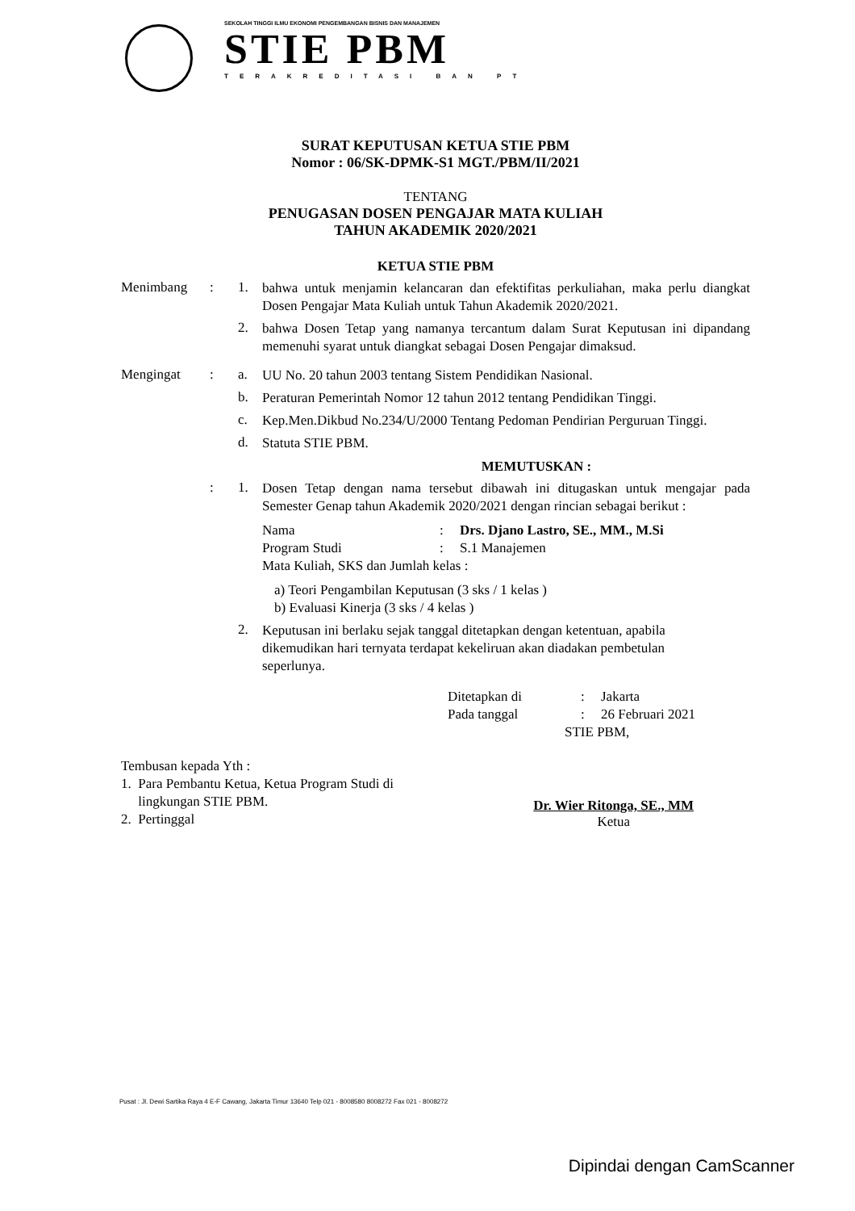SEKOLAH TINGGI ILMU EKONOMI PENGEMBANGAN BISNIS DAN MANAJEMEN
STIE PBM
TERAKREDITASI BAN PT
SURAT KEPUTUSAN KETUA STIE PBM
Nomor : 06/SK-DPMK-S1 MGT./PBM/II/2021
TENTANG
PENUGASAN DOSEN PENGAJAR MATA KULIAH
TAHUN AKADEMIK 2020/2021
KETUA STIE PBM
Menimbang : 1.
bahwa untuk menjamin kelancaran dan efektifitas perkuliahan, maka perlu diangkat Dosen Pengajar Mata Kuliah untuk Tahun Akademik 2020/2021.
2.
bahwa Dosen Tetap yang namanya tercantum dalam Surat Keputusan ini dipandang memenuhi syarat untuk diangkat sebagai Dosen Pengajar dimaksud.
Mengingat : a.
UU No. 20 tahun 2003 tentang Sistem Pendidikan Nasional.
b.
Peraturan Pemerintah Nomor 12 tahun 2012 tentang Pendidikan Tinggi.
c.
Kep.Men.Dikbud No.234/U/2000 Tentang Pedoman Pendirian Perguruan Tinggi.
d.
Statuta STIE PBM.
MEMUTUSKAN :
: 1.
Dosen Tetap dengan nama tersebut dibawah ini ditugaskan untuk mengajar pada Semester Genap tahun Akademik 2020/2021 dengan rincian sebagai berikut :
Nama : Drs. Djano Lastro, SE., MM., M.Si
Program Studi :
S.1 Manajemen
Mata Kuliah, SKS dan Jumlah kelas :
a) Teori Pengambilan Keputusan (3 sks / 1 kelas )
b) Evaluasi Kinerja (3 sks / 4 kelas )
2.
Keputusan ini berlaku sejak tanggal ditetapkan dengan ketentuan, apabila dikemudikan hari ternyata terdapat kekeliruan akan diadakan pembetulan seperlunya.
Ditetapkan di :
Jakarta
Pada tanggal :
26 Februari 2021
STIE PBM,
Tembusan kepada Yth :
1. Para Pembantu Ketua, Ketua Program Studi di
lingkungan STIE PBM.
2. Pertinggal
Dr. Wier Ritonga, SE., MM
Ketua
Pusat : Jl. Dewi Sartika Raya 4 E-F Cawang, Jakarta Timur 13640 Telp 021 - 8008580 8008272 Fax 021 - 8008272
Dipindai dengan CamScanner